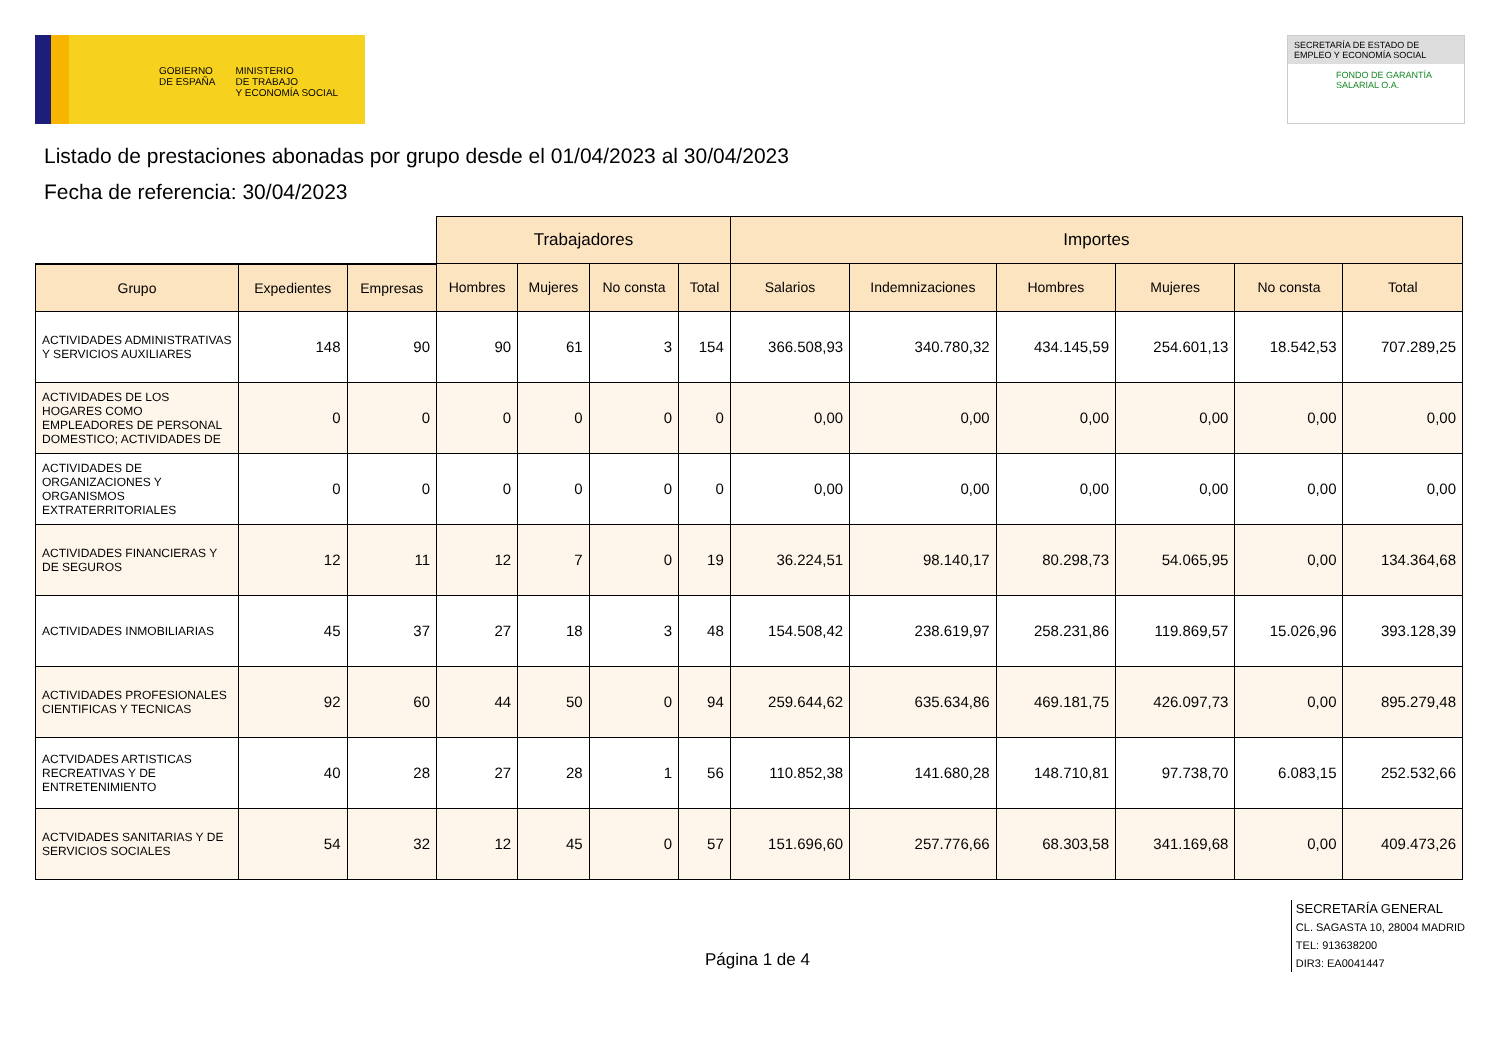GOBIERNO
DE ESPAÑA
MINISTERIO
DE TRABAJO
Y ECONOMÍA SOCIAL
SECRETARÍA DE ESTADO DE EMPLEO Y ECONOMÍA SOCIAL
FONDO DE GARANTÍA SALARIAL O.A.
Listado de prestaciones abonadas por grupo desde el 01/04/2023 al 30/04/2023
Fecha de referencia: 30/04/2023
| | | | Trabajadores | | | | Importes | | | | | |
| --- | --- | --- | --- | --- | --- | --- | --- | --- | --- | --- | --- | --- |
| Grupo | Expedientes | Empresas | Hombres | Mujeres | No consta | Total | Salarios | Indemnizaciones | Hombres | Mujeres | No consta | Total |
| ACTIVIDADES ADMINISTRATIVAS Y SERVICIOS AUXILIARES | 148 | 90 | 90 | 61 | 3 | 154 | 366.508,93 | 340.780,32 | 434.145,59 | 254.601,13 | 18.542,53 | 707.289,25 |
| ACTIVIDADES DE LOS HOGARES COMO EMPLEADORES DE PERSONAL DOMESTICO; ACTIVIDADES DE | 0 | 0 | 0 | 0 | 0 | 0 | 0,00 | 0,00 | 0,00 | 0,00 | 0,00 | 0,00 |
| ACTIVIDADES DE ORGANIZACIONES Y ORGANISMOS EXTRATERRITORIALES | 0 | 0 | 0 | 0 | 0 | 0 | 0,00 | 0,00 | 0,00 | 0,00 | 0,00 | 0,00 |
| ACTIVIDADES FINANCIERAS Y DE SEGUROS | 12 | 11 | 12 | 7 | 0 | 19 | 36.224,51 | 98.140,17 | 80.298,73 | 54.065,95 | 0,00 | 134.364,68 |
| ACTIVIDADES INMOBILIARIAS | 45 | 37 | 27 | 18 | 3 | 48 | 154.508,42 | 238.619,97 | 258.231,86 | 119.869,57 | 15.026,96 | 393.128,39 |
| ACTIVIDADES PROFESIONALES CIENTIFICAS Y TECNICAS | 92 | 60 | 44 | 50 | 0 | 94 | 259.644,62 | 635.634,86 | 469.181,75 | 426.097,73 | 0,00 | 895.279,48 |
| ACTVIDADES ARTISTICAS RECREATIVAS Y DE ENTRETENIMIENTO | 40 | 28 | 27 | 28 | 1 | 56 | 110.852,38 | 141.680,28 | 148.710,81 | 97.738,70 | 6.083,15 | 252.532,66 |
| ACTVIDADES SANITARIAS Y DE SERVICIOS SOCIALES | 54 | 32 | 12 | 45 | 0 | 57 | 151.696,60 | 257.776,66 | 68.303,58 | 341.169,68 | 0,00 | 409.473,26 |
Página 1 de 4
SECRETARÍA GENERAL
CL. SAGASTA 10, 28004 MADRID
TEL: 913638200
DIR3: EA0041447